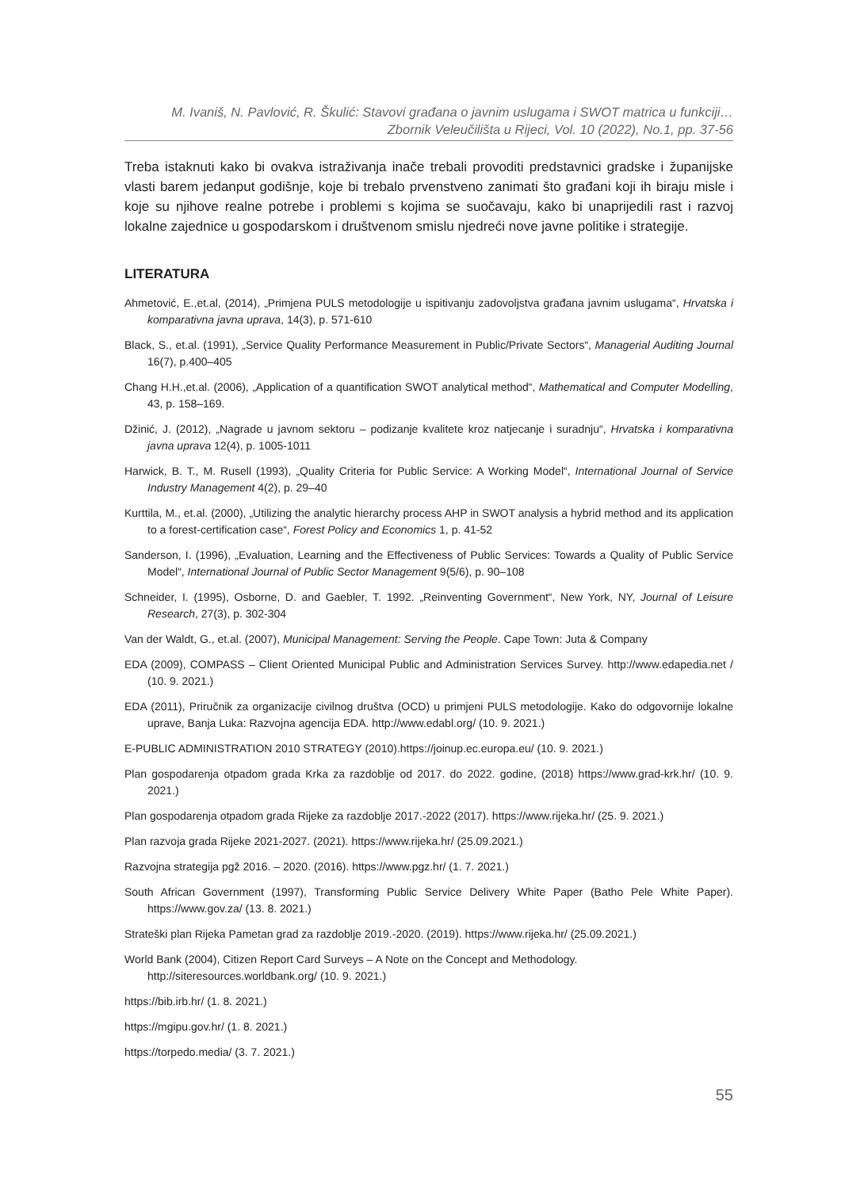M. Ivaniš, N. Pavlović, R. Škulić: Stavovi građana o javnim uslugama i SWOT matrica u funkciji…
Zbornik Veleučilišta u Rijeci, Vol. 10 (2022), No.1, pp. 37-56
Treba istaknuti kako bi ovakva istraživanja inače trebali provoditi predstavnici gradske i županijske vlasti barem jedanput godišnje, koje bi trebalo prvenstveno zanimati što građani koji ih biraju misle i koje su njihove realne potrebe i problemi s kojima se suočavaju, kako bi unaprijedili rast i razvoj lokalne zajednice u gospodarskom i društvenom smislu njedreći nove javne politike i strategije.
LITERATURA
Ahmetović, E.,et.al, (2014), „Primjena PULS metodologije u ispitivanju zadovoljstva građana javnim uslugama“, Hrvatska i komparativna javna uprava, 14(3), p. 571-610
Black, S., et.al. (1991), „Service Quality Performance Measurement in Public/Private Sectors“, Managerial Auditing Journal 16(7), p.400–405
Chang H.H.,et.al. (2006), „Application of a quantification SWOT analytical method“, Mathematical and Computer Modelling, 43, p. 158–169.
Džinić, J. (2012), „Nagrade u javnom sektoru – podizanje kvalitete kroz natjecanje i suradnju“, Hrvatska i komparativna javna uprava 12(4), p. 1005-1011
Harwick, B. T., M. Rusell (1993), „Quality Criteria for Public Service: A Working Model“, International Journal of Service Industry Management 4(2), p. 29–40
Kurttila, M., et.al. (2000), „Utilizing the analytic hierarchy process AHP in SWOT analysis a hybrid method and its application to a forest-certification case“, Forest Policy and Economics 1, p. 41-52
Sanderson, I. (1996), „Evaluation, Learning and the Effectiveness of Public Services: Towards a Quality of Public Service Model“, International Journal of Public Sector Management 9(5/6), p. 90–108
Schneider, I. (1995), Osborne, D. and Gaebler, T. 1992. „Reinventing Government“, New York, NY, Journal of Leisure Research, 27(3), p. 302-304
Van der Waldt, G., et.al. (2007), Municipal Management: Serving the People. Cape Town: Juta & Company
EDA (2009), COMPASS – Client Oriented Municipal Public and Administration Services Survey. http://www.edapedia.net / (10. 9. 2021.)
EDA (2011), Priručnik za organizacije civilnog društva (OCD) u primjeni PULS metodologije. Kako do odgovornije lokalne uprave, Banja Luka: Razvojna agencija EDA. http://www.edabl.org/ (10. 9. 2021.)
E-PUBLIC ADMINISTRATION 2010 STRATEGY (2010).https://joinup.ec.europa.eu/ (10. 9. 2021.)
Plan gospodarenja otpadom grada Krka za razdoblje od 2017. do 2022. godine, (2018) https://www.grad-krk.hr/ (10. 9. 2021.)
Plan gospodarenja otpadom grada Rijeke za razdoblje 2017.-2022 (2017). https://www.rijeka.hr/ (25. 9. 2021.)
Plan razvoja grada Rijeke 2021-2027. (2021). https://www.rijeka.hr/ (25.09.2021.)
Razvojna strategija pgž 2016. – 2020. (2016). https://www.pgz.hr/ (1. 7. 2021.)
South African Government (1997), Transforming Public Service Delivery White Paper (Batho Pele White Paper). https://www.gov.za/ (13. 8. 2021.)
Strateški plan Rijeka Pametan grad za razdoblje 2019.-2020. (2019). https://www.rijeka.hr/ (25.09.2021.)
World Bank (2004), Citizen Report Card Surveys – A Note on the Concept and Methodology.
http://siteresources.worldbank.org/ (10. 9. 2021.)
https://bib.irb.hr/ (1. 8. 2021.)
https://mgipu.gov.hr/ (1. 8. 2021.)
https://torpedo.media/ (3. 7. 2021.)
55